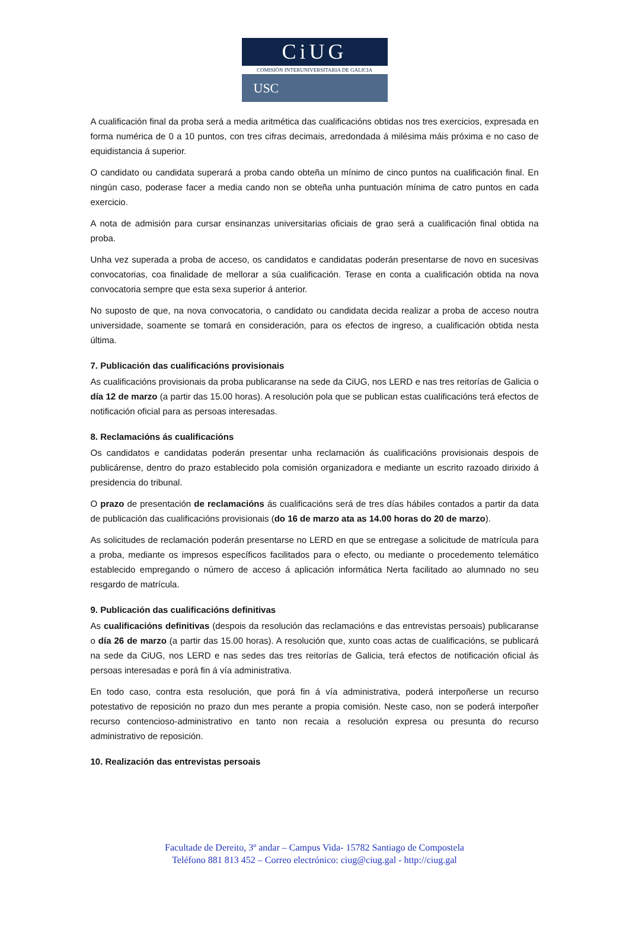CiUG
COMISIÓN INTERUNIVERSITARIA DE GALICIA
USC
A cualificación final da proba será a media aritmética das cualificacións obtidas nos tres exercicios, expresada en forma numérica de 0 a 10 puntos, con tres cifras decimais, arredondada á milésima máis próxima e no caso de equidistancia á superior.
O candidato ou candidata superará a proba cando obteña un mínimo de cinco puntos na cualificación final. En ningún caso, poderase facer a media cando non se obteña unha puntuación mínima de catro puntos en cada exercicio.
A nota de admisión para cursar ensinanzas universitarias oficiais de grao será a cualificación final obtida na proba.
Unha vez superada a proba de acceso, os candidatos e candidatas poderán presentarse de novo en sucesivas convocatorias, coa finalidade de mellorar a súa cualificación. Terase en conta a cualificación obtida na nova convocatoria sempre que esta sexa superior á anterior.
No suposto de que, na nova convocatoria, o candidato ou candidata decida realizar a proba de acceso noutra universidade, soamente se tomará en consideración, para os efectos de ingreso, a cualificación obtida nesta última.
7. Publicación das cualificacións provisionais
As cualificacións provisionais da proba publicaranse na sede da CiUG, nos LERD e nas tres reitorías de Galicia o día 12 de marzo (a partir das 15.00 horas). A resolución pola que se publican estas cualificacións terá efectos de notificación oficial para as persoas interesadas.
8. Reclamacións ás cualificacións
Os candidatos e candidatas poderán presentar unha reclamación ás cualificacións provisionais despois de publicárense, dentro do prazo establecido pola comisión organizadora e mediante un escrito razoado dirixido á presidencia do tribunal.
O prazo de presentación de reclamacións ás cualificacións será de tres días hábiles contados a partir da data de publicación das cualificacións provisionais (do 16 de marzo ata as 14.00 horas do 20 de marzo).
As solicitudes de reclamación poderán presentarse no LERD en que se entregase a solicitude de matrícula para a proba, mediante os impresos específicos facilitados para o efecto, ou mediante o procedemento telemático establecido empregando o número de acceso á aplicación informática Nerta facilitado ao alumnado no seu resgardo de matrícula.
9. Publicación das cualificacións definitivas
As cualificacións definitivas (despois da resolución das reclamacións e das entrevistas persoais) publicaranse o día 26 de marzo (a partir das 15.00 horas). A resolución que, xunto coas actas de cualificacións, se publicará na sede da CiUG, nos LERD e nas sedes das tres reitorías de Galicia, terá efectos de notificación oficial ás persoas interesadas e porá fin á vía administrativa.
En todo caso, contra esta resolución, que porá fin á vía administrativa, poderá interpoñerse un recurso potestativo de reposición no prazo dun mes perante a propia comisión. Neste caso, non se poderá interpoñer recurso contencioso-administrativo en tanto non recaia a resolución expresa ou presunta do recurso administrativo de reposición.
10. Realización das entrevistas persoais
Facultade de Dereito, 3º andar – Campus Vida- 15782 Santiago de Compostela
Teléfono 881 813 452 – Correo electrónico: ciug@ciug.gal - http://ciug.gal